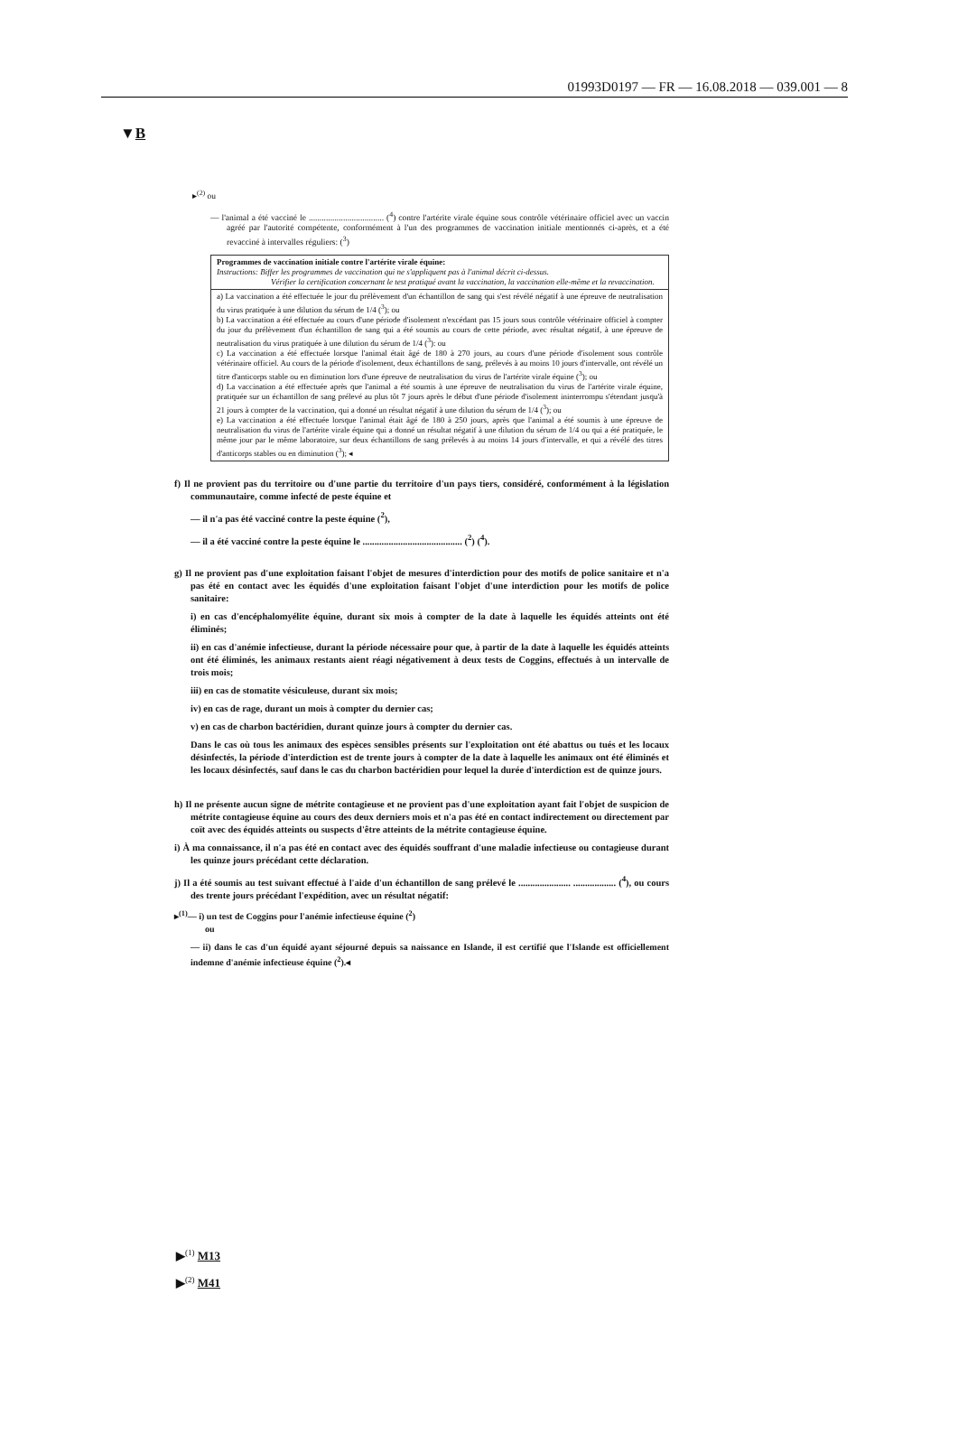01993D0197 — FR — 16.08.2018 — 039.001 — 8
▼B
▸<sup>(2)</sup> ou
— l'animal a été vacciné le ................................... (<sup>4</sup>) contre l'artérite virale équine sous contrôle vétérinaire officiel avec un vaccin agréé par l'autorité compétente, conformément à l'un des programmes de vaccination initiale mentionnés ci-après, et a été revacciné à intervalles réguliers: (<sup>3</sup>)
| Programmes de vaccination initiale contre l'artérite virale équine: Instructions: Biffer les programmes de vaccination qui ne s'appliquent pas à l'animal décrit ci-dessus. Vérifier la certification concernant le test pratiqué avant la vaccination, la vaccination elle-même et la revaccination. |
| a) La vaccination a été effectuée le jour du prélèvement d'un échantillon de sang qui s'est révélé négatif à une épreuve de neutralisation du virus pratiquée à une dilution du sérum de 1/4 (<sup>3</sup>); ou b) La vaccination a été effectuée au cours d'une période d'isolement n'excédant pas 15 jours sous contrôle vétérinaire officiel à compter du jour du prélèvement d'un échantillon de sang qui a été soumis au cours de cette période, avec résultat négatif, à une épreuve de neutralisation du virus pratiquée à une dilution du sérum de 1/4 (<sup>3</sup>): ou c) La vaccination a été effectuée lorsque l'animal était âgé de 180 à 270 jours, au cours d'une période d'isolement sous contrôle vétérinaire officiel. Au cours de la période d'isolement, deux échantillons de sang, prélevés à au moins 10 jours d'intervalle, ont révélé un titre d'anticorps stable ou en diminution lors d'une épreuve de neutralisation du virus de l'artérite virale équine (<sup>3</sup>); ou d) La vaccination a été effectuée après que l'animal a été soumis à une épreuve de neutralisation du virus de l'artérite virale équine, pratiquée sur un échantillon de sang prélevé au plus tôt 7 jours après le début d'une période d'isolement ininterrompu s'étendant jusqu'à 21 jours à compter de la vaccination, qui a donné un résultat négatif à une dilution du sérum de 1/4 (<sup>3</sup>); ou e) La vaccination a été effectuée lorsque l'animal était âgé de 180 à 250 jours, après que l'animal a été soumis à une épreuve de neutralisation du virus de l'artérite virale équine qui a donné un résultat négatif à une dilution du sérum de 1/4 ou qui a été pratiquée, le même jour par le même laboratoire, sur deux échantillons de sang prélevés à au moins 14 jours d'intervalle, et qui a révélé des titres d'anticorps stables ou en diminution (<sup>3</sup>); ◂ |
f) Il ne provient pas du territoire ou d'une partie du territoire d'un pays tiers, considéré, conformément à la législation communautaire, comme infecté de peste équine et
— il n'a pas été vacciné contre la peste équine (<sup>2</sup>),
— il a été vacciné contre la peste équine le .......................................... (<sup>2</sup>) (<sup>4</sup>).
g) Il ne provient pas d'une exploitation faisant l'objet de mesures d'interdiction pour des motifs de police sanitaire et n'a pas été en contact avec les équidés d'une exploitation faisant l'objet d'une interdiction pour les motifs de police sanitaire:
i) en cas d'encéphalomyélite équine, durant six mois à compter de la date à laquelle les équidés atteints ont été éliminés;
ii) en cas d'anémie infectieuse, durant la période nécessaire pour que, à partir de la date à laquelle les équidés atteints ont été éliminés, les animaux restants aient réagi négativement à deux tests de Coggins, effectués à un intervalle de trois mois;
iii) en cas de stomatite vésiculeuse, durant six mois;
iv) en cas de rage, durant un mois à compter du dernier cas;
v) en cas de charbon bactéridien, durant quinze jours à compter du dernier cas.
Dans le cas où tous les animaux des espèces sensibles présents sur l'exploitation ont été abattus ou tués et les locaux désinfectés, la période d'interdiction est de trente jours à compter de la date à laquelle les animaux ont été éliminés et les locaux désinfectés, sauf dans le cas du charbon bactéridien pour lequel la durée d'interdiction est de quinze jours.
h) Il ne présente aucun signe de métrite contagieuse et ne provient pas d'une exploitation ayant fait l'objet de suspicion de métrite contagieuse équine au cours des deux derniers mois et n'a pas été en contact indirectement ou directement par coït avec des équidés atteints ou suspects d'être atteints de la métrite contagieuse équine.
i) À ma connaissance, il n'a pas été en contact avec des équidés souffrant d'une maladie infectieuse ou contagieuse durant les quinze jours précédant cette déclaration.
j) Il a été soumis au test suivant effectué à l'aide d'un échantillon de sang prélevé le ...................... .................. (<sup>4</sup>), ou cours des trente jours précédant l'expédition, avec un résultat négatif:
▸<sup>(1)</sup>— i) un test de Coggins pour l'anémie infectieuse équine (<sup>2</sup>)
ou
— ii) dans le cas d'un équidé ayant séjourné depuis sa naissance en Islande, il est certifié que l'Islande est officiellement indemne d'anémie infectieuse équine (<sup>2</sup>).◂
▶<sup>(1)</sup> M13
▶<sup>(2)</sup> M41